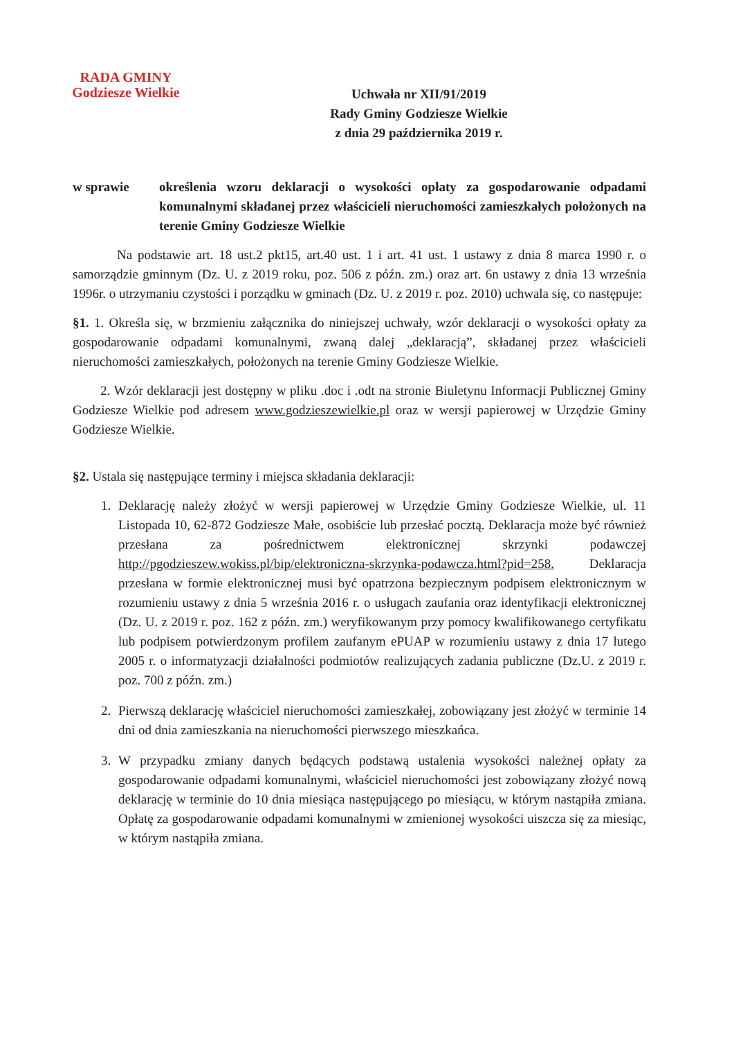RADA GMINY
Godziesze Wielkie
Uchwała nr XII/91/2019
Rady Gminy Godziesze Wielkie
z dnia 29 października 2019 r.
w sprawie określenia wzoru deklaracji o wysokości opłaty za gospodarowanie odpadami komunalnymi składanej przez właścicieli nieruchomości zamieszkałych położonych na terenie Gminy Godziesze Wielkie
Na podstawie art. 18 ust.2 pkt15, art.40 ust. 1 i art. 41 ust. 1 ustawy z dnia 8 marca 1990 r. o samorządzie gminnym (Dz. U. z 2019 roku, poz. 506 z późn. zm.) oraz art. 6n ustawy z dnia 13 września 1996r. o utrzymaniu czystości i porządku w gminach (Dz. U. z 2019 r. poz. 2010) uchwala się, co następuje:
§1. 1. Określa się, w brzmieniu załącznika do niniejszej uchwały, wzór deklaracji o wysokości opłaty za gospodarowanie odpadami komunalnymi, zwaną dalej „deklaracją”, składanej przez właścicieli nieruchomości zamieszkałych, położonych na terenie Gminy Godziesze Wielkie.
2. Wzór deklaracji jest dostępny w pliku .doc i .odt na stronie Biuletynu Informacji Publicznej Gminy Godziesze Wielkie pod adresem www.godzieszewielkie.pl oraz w wersji papierowej w Urzędzie Gminy Godziesze Wielkie.
§2. Ustala się następujące terminy i miejsca składania deklaracji:
1. Deklarację należy złożyć w wersji papierowej w Urzędzie Gminy Godziesze Wielkie, ul. 11 Listopada 10, 62-872 Godziesze Małe, osobiście lub przesłać pocztą. Deklaracja może być również przesłana za pośrednictwem elektronicznej skrzynki podawczej http://pgodzieszew.wokiss.pl/bip/elektroniczna-skrzynka-podawcza.html?pid=258. Deklaracja przesłana w formie elektronicznej musi być opatrzona bezpiecznym podpisem elektronicznym w rozumieniu ustawy z dnia 5 września 2016 r. o usługach zaufania oraz identyfikacji elektronicznej (Dz. U. z 2019 r. poz. 162 z późn. zm.) weryfikowanym przy pomocy kwalifikowanego certyfikatu lub podpisem potwierdzonym profilem zaufanym ePUAP w rozumieniu ustawy z dnia 17 lutego 2005 r. o informatyzacji działalności podmiotów realizujących zadania publiczne (Dz.U. z 2019 r. poz. 700 z późn. zm.)
2. Pierwszą deklarację właściciel nieruchomości zamieszkałej, zobowiązany jest złożyć w terminie 14 dni od dnia zamieszkania na nieruchomości pierwszego mieszkańca.
3. W przypadku zmiany danych będących podstawą ustalenia wysokości należnej opłaty za gospodarowanie odpadami komunalnymi, właściciel nieruchomości jest zobowiązany złożyć nową deklarację w terminie do 10 dnia miesiąca następującego po miesiącu, w którym nastąpiła zmiana. Opłatę za gospodarowanie odpadami komunalnymi w zmienionej wysokości uiszcza się za miesiąc, w którym nastąpiła zmiana.